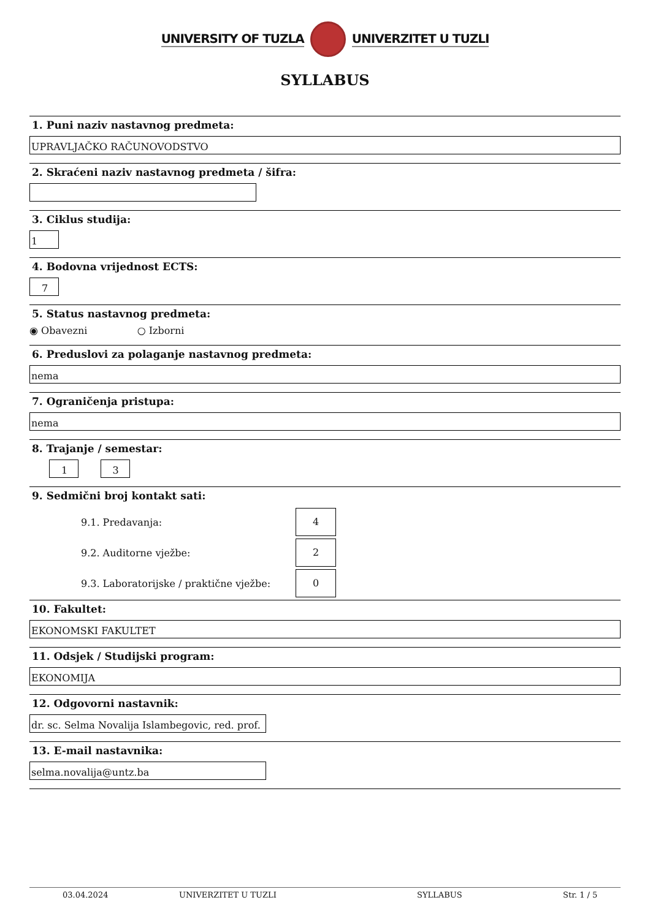UNIVERSITY OF TUZLA UNIVERZITET U TUZLI
SYLLABUS
1. Puni naziv nastavnog predmeta:
UPRAVLJAČKO RAČUNOVODSTVO
2. Skraćeni naziv nastavnog predmeta / šifra:
3. Ciklus studija:
1
4. Bodovna vrijednost ECTS:
7
5. Status nastavnog predmeta:
◉ Obavezni ○ Izborni
6. Preduslovi za polaganje nastavnog predmeta:
nema
7. Ograničenja pristupa:
nema
8. Trajanje / semestar:
1 3
9. Sedmični broj kontakt sati:
9.1. Predavanja: 4
9.2. Auditorne vježbe: 2
9.3. Laboratorijske / praktične vježbe: 0
10. Fakultet:
EKONOMSKI FAKULTET
11. Odsjek / Studijski program:
EKONOMIJA
12. Odgovorni nastavnik:
dr. sc. Selma Novalija Islambegovic, red. prof.
13. E-mail nastavnika:
selma.novalija@untz.ba
03.04.2024 UNIVERZITET U TUZLI SYLLABUS Str. 1 / 5